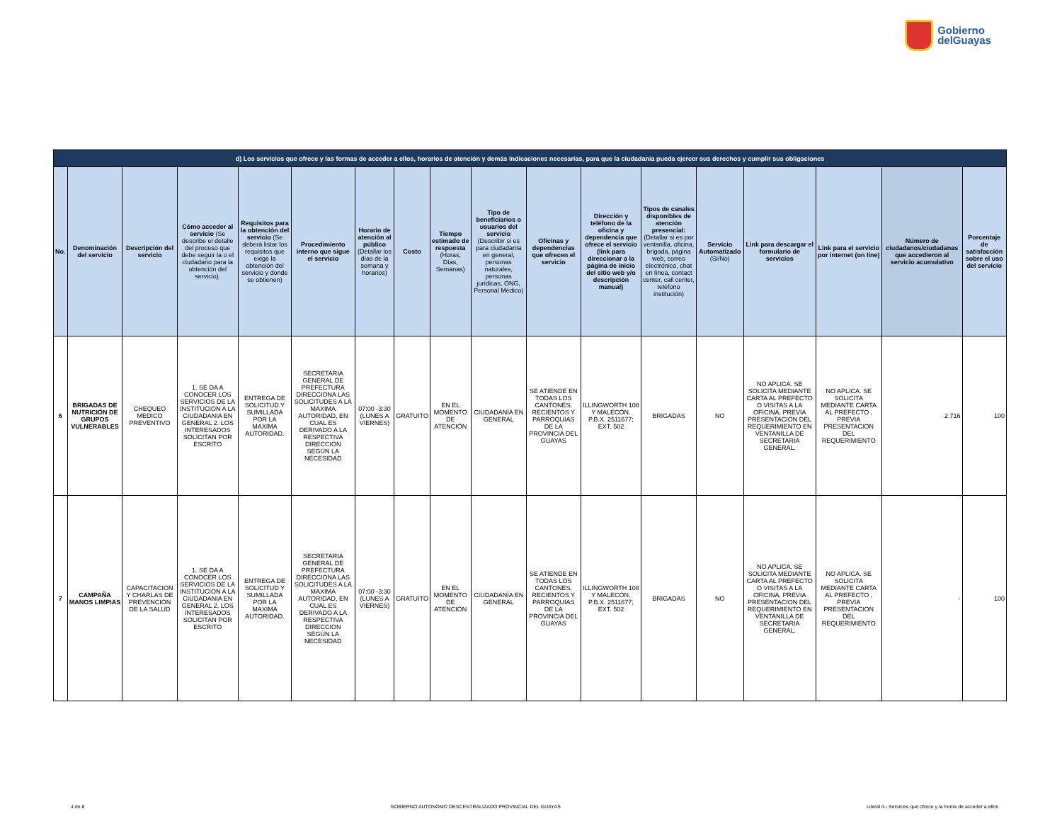Gobierno
delGuayas
| d) Los servicios que ofrece y las formas de acceder a ellos, horarios de atención y demás indicaciones necesarias, para que la ciudadanía pueda ejercer sus derechos y cumplir sus obligaciones | | | | | | | | | | | | | | | | | |
| --- | --- | --- | --- | --- | --- | --- | --- | --- | --- | --- | --- | --- | --- | --- | --- | --- | --- |
| No. | Denominación del servicio | Descripción del servicio | Cómo acceder al servicio (Se describe el detalle del proceso que debe seguir la o el ciudadano para la obtención del servicio). | Requisitos para la obtención del servicio (Se deberá listar los requisitos que exige la obtención del servicio y donde se obtienen) | Procedimiento interno que sigue el servicio | Horario de atención al público (Detallar los días de la semana y horarios) | Costo | Tiempo estimado de respuesta (Horas, Días, Semanas) | Tipo de beneficiarios o usuarios del servicio (Describir si es para ciudadanía en general, personas naturales, personas jurídicas, ONG, Personal Médico) | Oficinas y dependencias que ofrecen el servicio | Dirección y teléfono de la oficina y dependencia que ofrece el servicio (link para direccionar a la página de inicio del sitio web y/o descripción manual) | Tipos de canales disponibles de atención presencial: (Detallar si es por ventanilla, oficina, brigada, página web, correo electrónico, chat en línea, contact center, call center, teléfono institución) | Servicio Automatizado (Si/No) | Link para descargar el formulario de servicios | Link para el servicio por internet (on line) | Número de ciudadanos/ciudadanas que accedieron al servicio acumulativo | Porcentaje de satisfacción sobre el uso del servicio |
| 6 | BRIGADAS DE NUTRICIÓN DE GRUPOS VULNERABLES | CHEQUEO MEDICO PREVENTIVO | 1. SE DA A CONOCER LOS SERVICIOS DE LA INSTITUCION A LA CIUDADANIA EN GENERAL 2. LOS INTERESADOS SOLICITAN POR ESCRITO | ENTREGA DE SOLICITUD Y SUMILLADA POR LA MAXIMA AUTORIDAD. | SECRETARIA GENERAL DE PREFECTURA DIRECCIONA LAS SOLICITUDES A LA MAXIMA AUTORIDAD, EN CUAL ES DERIVADO A LA RESPECTIVA DIRECCION SEGÚN LA NECESIDAD | 07:00 -3:30 (LUNES A VIERNES) | GRATUITO | EN EL MOMENTO DE ATENCIÓN | CIUDADANÍA EN GENERAL | SE ATIENDE EN TODAS LOS CANTONES, RECIENTOS Y PARROQUIAS DE LA PROVINCIA DEL GUAYAS | ILLINGWORTH 108 Y MALECÓN. P.B.X. 2511677; EXT. 502 | BRIGADAS | NO | NO APLICA. SE SOLICITA MEDIANTE CARTA AL PREFECTO O VISITAS A LA OFICINA, PREVIA PRESENTACION DEL REQUERIMIENTO EN VENTANILLA DE SECRETARIA GENERAL. | NO APLICA. SE SOLICITA MEDIANTE CARTA AL PREFECTO , PREVIA PRESENTACION DEL REQUERIMIENTO | 2.716 | 100 |
| 7 | CAMPAÑA MANOS LIMPIAS | CAPACITACION Y CHARLAS DE PREVENCIÓN DE LA SALUD | 1. SE DA A CONOCER LOS SERVICIOS DE LA INSTITUCION A LA CIUDADANIA EN GENERAL 2. LOS INTERESADOS SOLICITAN POR ESCRITO | ENTREGA DE SOLICITUD Y SUMILLADA POR LA MAXIMA AUTORIDAD. | SECRETARIA GENERAL DE PREFECTURA DIRECCIONA LAS SOLICITUDES A LA MAXIMA AUTORIDAD, EN CUAL ES DERIVADO A LA RESPECTIVA DIRECCION SEGÚN LA NECESIDAD | 07:00 -3:30 (LUNES A VIERNES) | GRATUITO | EN EL MOMENTO DE ATENCIÓN | CIUDADANÍA EN GENERAL | SE ATIENDE EN TODAS LOS CANTONES, RECIENTOS Y PARROQUIAS DE LA PROVINCIA DEL GUAYAS | ILLINGWORTH 108 Y MALECÓN. P.B.X. 2511677; EXT. 502 | BRIGADAS | NO | NO APLICA. SE SOLICITA MEDIANTE CARTA AL PREFECTO O VISITAS A LA OFICINA, PREVIA PRESENTACION DEL REQUERIMIENTO EN VENTANILLA DE SECRETARIA GENERAL. | NO APLICA. SE SOLICITA MEDIANTE CARTA AL PREFECTO , PREVIA PRESENTACION DEL REQUERIMIENTO | - | 100 |
4 de 8 GOBIERNO AUTONOMO DESCENTRALIZADO PROVINCIAL DEL GUAYAS Literal d.- Servicios que ofrece y la forma de acceder a ellos